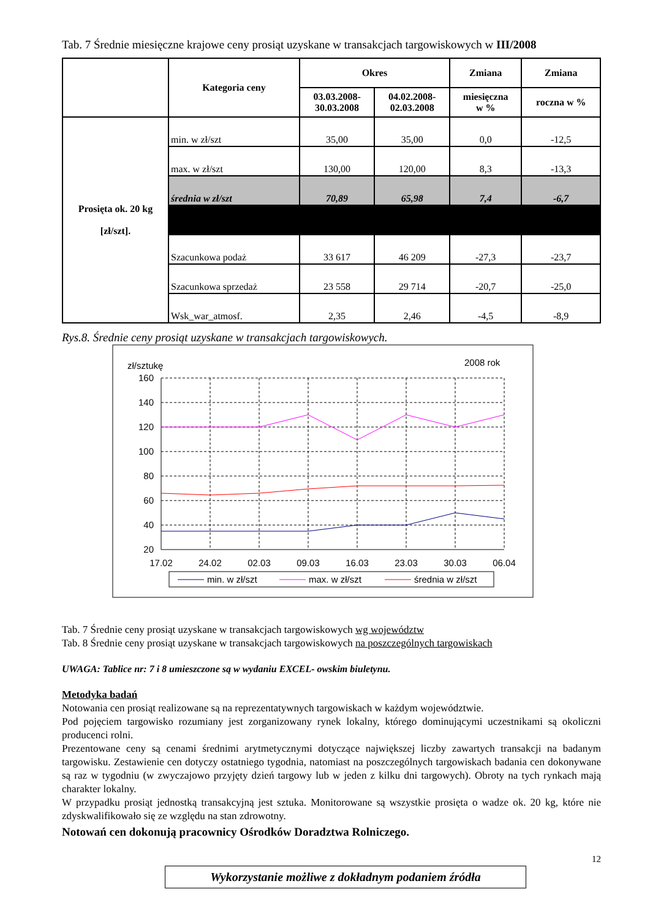Tab. 7 Średnie miesięczne krajowe ceny prosiąt uzyskane w transakcjach targowiskowych w III/2008
| | Kategoria ceny | Okres | | Zmiana | Zmiana |
| --- | --- | --- | --- | --- | --- |
| | | 03.03.2008- 30.03.2008 | 04.02.2008- 02.03.2008 | miesięczna w % | roczna w % |
| Prosięta ok. 20 kg [zł/szt]. | min. w zł/szt | 35,00 | 35,00 | 0,0 | -12,5 |
| | max. w zł/szt | 130,00 | 120,00 | 8,3 | -13,3 |
| | średnia w zł/szt | 70,89 | 65,98 | 7,4 | -6,7 |
| | Szacunkowa podaż | 33 617 | 46 209 | -27,3 | -23,7 |
| | Szacunkowa sprzedaż | 23 558 | 29 714 | -20,7 | -25,0 |
| | Wsk_war_atmosf. | 2,35 | 2,46 | -4,5 | -8,9 |
Rys.8. Średnie ceny prosiąt uzyskane w transakcjach targowiskowych.
zł/sztukę
2008 rok
160
140
120
100
80
60
40
20
17.02
24.02
02.03
09.03
16.03
23.03
30.03
06.04
min. w zł/szt
max. w zł/szt
średnia w zł/szt
Tab. 7 Średnie ceny prosiąt uzyskane w transakcjach targowiskowych wg województw
Tab. 8 Średnie ceny prosiąt uzyskane w transakcjach targowiskowych na poszczególnych targowiskach
UWAGA: Tablice nr: 7 i 8 umieszczone są w wydaniu EXCEL- owskim biuletynu.
Metodyka badań
Notowania cen prosiąt realizowane są na reprezentatywnych targowiskach w każdym województwie.
Pod pojęciem targowisko rozumiany jest zorganizowany rynek lokalny, którego dominującymi uczestnikami są okoliczni producenci rolni.
Prezentowane ceny są cenami średnimi arytmetycznymi dotyczące największej liczby zawartych transakcji na badanym targowisku. Zestawienie cen dotyczy ostatniego tygodnia, natomiast na poszczególnych targowiskach badania cen dokonywane są raz w tygodniu (w zwyczajowo przyjęty dzień targowy lub w jeden z kilku dni targowych). Obroty na tych rynkach mają charakter lokalny.
W przypadku prosiąt jednostką transakcyjną jest sztuka. Monitorowane są wszystkie prosięta o wadze ok. 20 kg, które nie zdyskwalifikowało się ze względu na stan zdrowotny.
Notowań cen dokonują pracownicy Ośrodków Doradztwa Rolniczego.
12
Wykorzystanie możliwe z dokładnym podaniem źródła